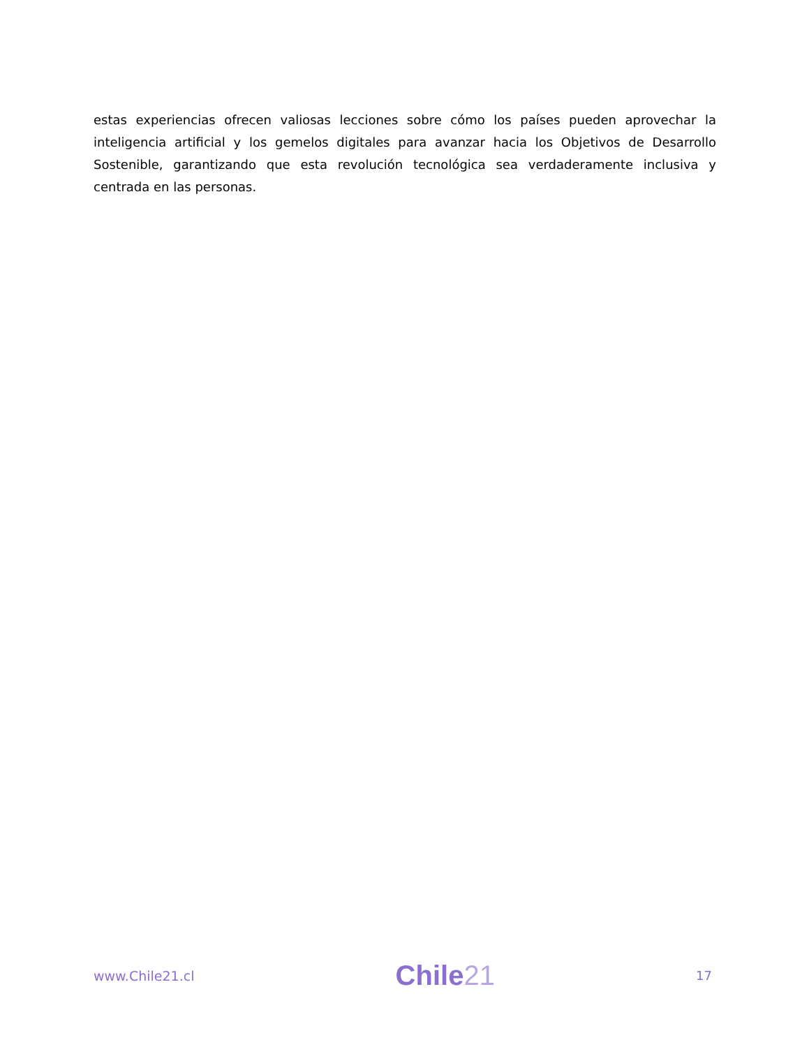estas experiencias ofrecen valiosas lecciones sobre cómo los países pueden aprovechar la inteligencia artificial y los gemelos digitales para avanzar hacia los Objetivos de Desarrollo Sostenible, garantizando que esta revolución tecnológica sea verdaderamente inclusiva y centrada en las personas.
www.Chile21.cl
Chile21
17